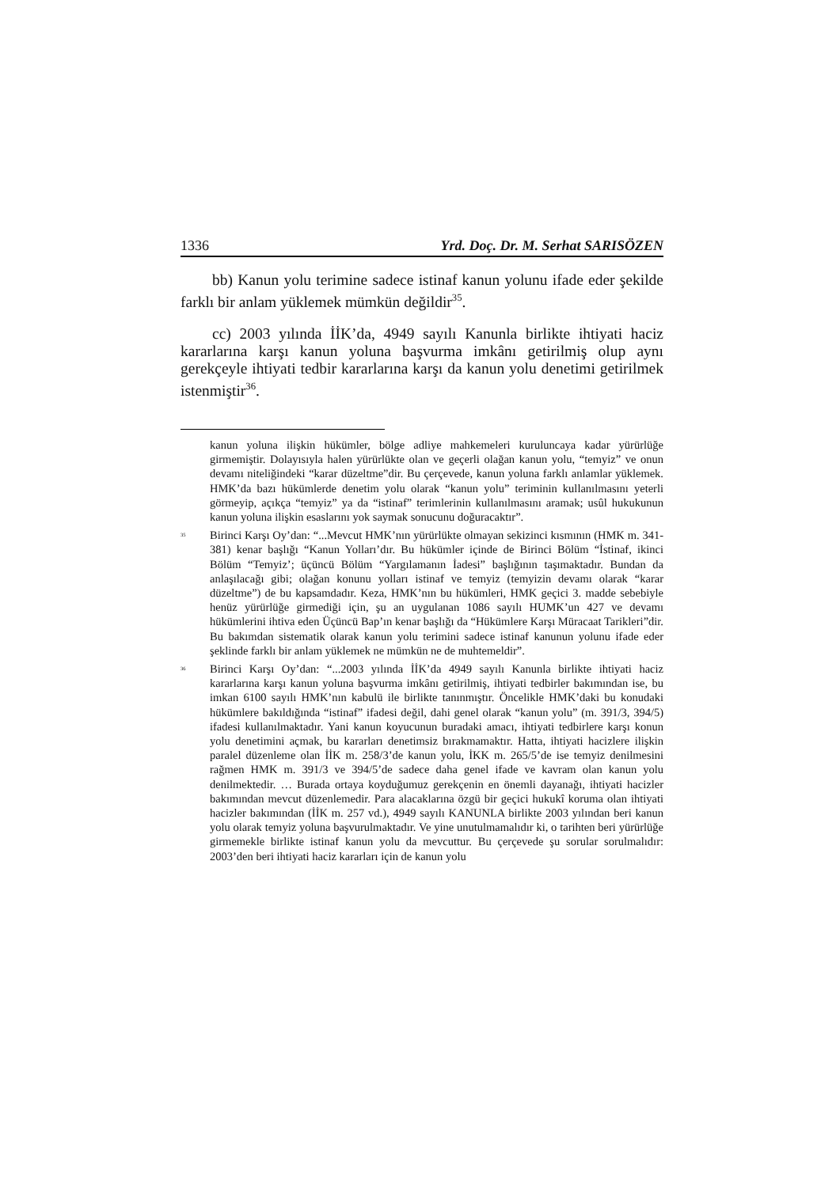1336 Yrd. Doç. Dr. M. Serhat SARISÖZEN
bb) Kanun yolu terimine sadece istinaf kanun yolunu ifade eder şekilde farklı bir anlam yüklemek mümkün değildir<sup>35</sup>.
cc) 2003 yılında İİK’da, 4949 sayılı Kanunla birlikte ihtiyati haciz kararlarına karşı kanun yoluna başvurma imkânı getirilmiş olup aynı gerekçeyle ihtiyati tedbir kararlarına karşı da kanun yolu denetimi getirilmek istenmiştir<sup>36</sup>.
kanun yoluna ilişkin hükümler, bölge adliye mahkemeleri kuruluncaya kadar yürürlüğe girmemiştir. Dolayısıyla halen yürürlükte olan ve geçerli olağan kanun yolu, “temyiz” ve onun devamı niteliğindeki “karar düzeltme”dir. Bu çerçevede, kanun yoluna farklı anlamlar yüklemek. HMK’da bazı hükümlerde denetim yolu olarak “kanun yolu” teriminin kullanılmasını yeterli görmeyip, açıkça “temyiz” ya da “istinaf” terimlerinin kullanılmasını aramak; usûl hukukunun kanun yoluna ilişkin esaslarını yok saymak sonucunu doğuracaktır”.
<sup>35</sup> Birinci Karşı Oy’dan: “...Mevcut HMK’nın yürürlükte olmayan sekizinci kısmının (HMK m. 341-381) kenar başlığı “Kanun Yolları’dır. Bu hükümler içinde de Birinci Bölüm “İstinaf, ikinci Bölüm “Temyiz’; üçüncü Bölüm “Yargılamanın İadesi” başlığının taşımaktadır. Bundan da anlaşılacağı gibi; olağan konunu yolları istinaf ve temyiz (temyizin devamı olarak “karar düzeltme”) de bu kapsamdadır. Keza, HMK’nın bu hükümleri, HMK geçici 3. madde sebebiyle henüz yürürlüğe girmediği için, şu an uygulanan 1086 sayılı HUMK’un 427 ve devamı hükümlerini ihtiva eden Üçüncü Bap’ın kenar başlığı da “Hükümlere Karşı Müracaat Tarikleri”dir. Bu bakımdan sistematik olarak kanun yolu terimini sadece istinaf kanunun yolunu ifade eder şeklinde farklı bir anlam yüklemek ne mümkün ne de muhtemeldir”.
<sup>36</sup> Birinci Karşı Oy’dan: “...2003 yılında İİK’da 4949 sayılı Kanunla birlikte ihtiyati haciz kararlarına karşı kanun yoluna başvurma imkânı getirilmiş, ihtiyati tedbirler bakımından ise, bu imkan 6100 sayılı HMK’nın kabulü ile birlikte tanınmıştır. Öncelikle HMK’daki bu konudaki hükümlere bakıldığında “istinaf” ifadesi değil, dahi genel olarak “kanun yolu” (m. 391/3, 394/5) ifadesi kullanılmaktadır. Yani kanun koyucunun buradaki amacı, ihtiyati tedbirlere karşı konun yolu denetimini açmak, bu kararları denetimsiz bırakmamaktır. Hatta, ihtiyati hacizlere ilişkin paralel düzenleme olan İİK m. 258/3’de kanun yolu, İKK m. 265/5’de ise temyiz denilmesini rağmen HMK m. 391/3 ve 394/5’de sadece daha genel ifade ve kavram olan kanun yolu denilmektedir. … Burada ortaya koyduğumuz gerekçenin en önemli dayanağı, ihtiyati hacizler bakımından mevcut düzenlemedir. Para alacaklarına özgü bir geçici hukukî koruma olan ihtiyati hacizler bakımından (İİK m. 257 vd.), 4949 sayılı KANUNLA birlikte 2003 yılından beri kanun yolu olarak temyiz yoluna başvurulmaktadır. Ve yine unutulmamalıdır ki, o tarihten beri yürürlüğe girmemekle birlikte istinaf kanun yolu da mevcuttur. Bu çerçevede şu sorular sorulmalıdır: 2003’den beri ihtiyati haciz kararları için de kanun yolu